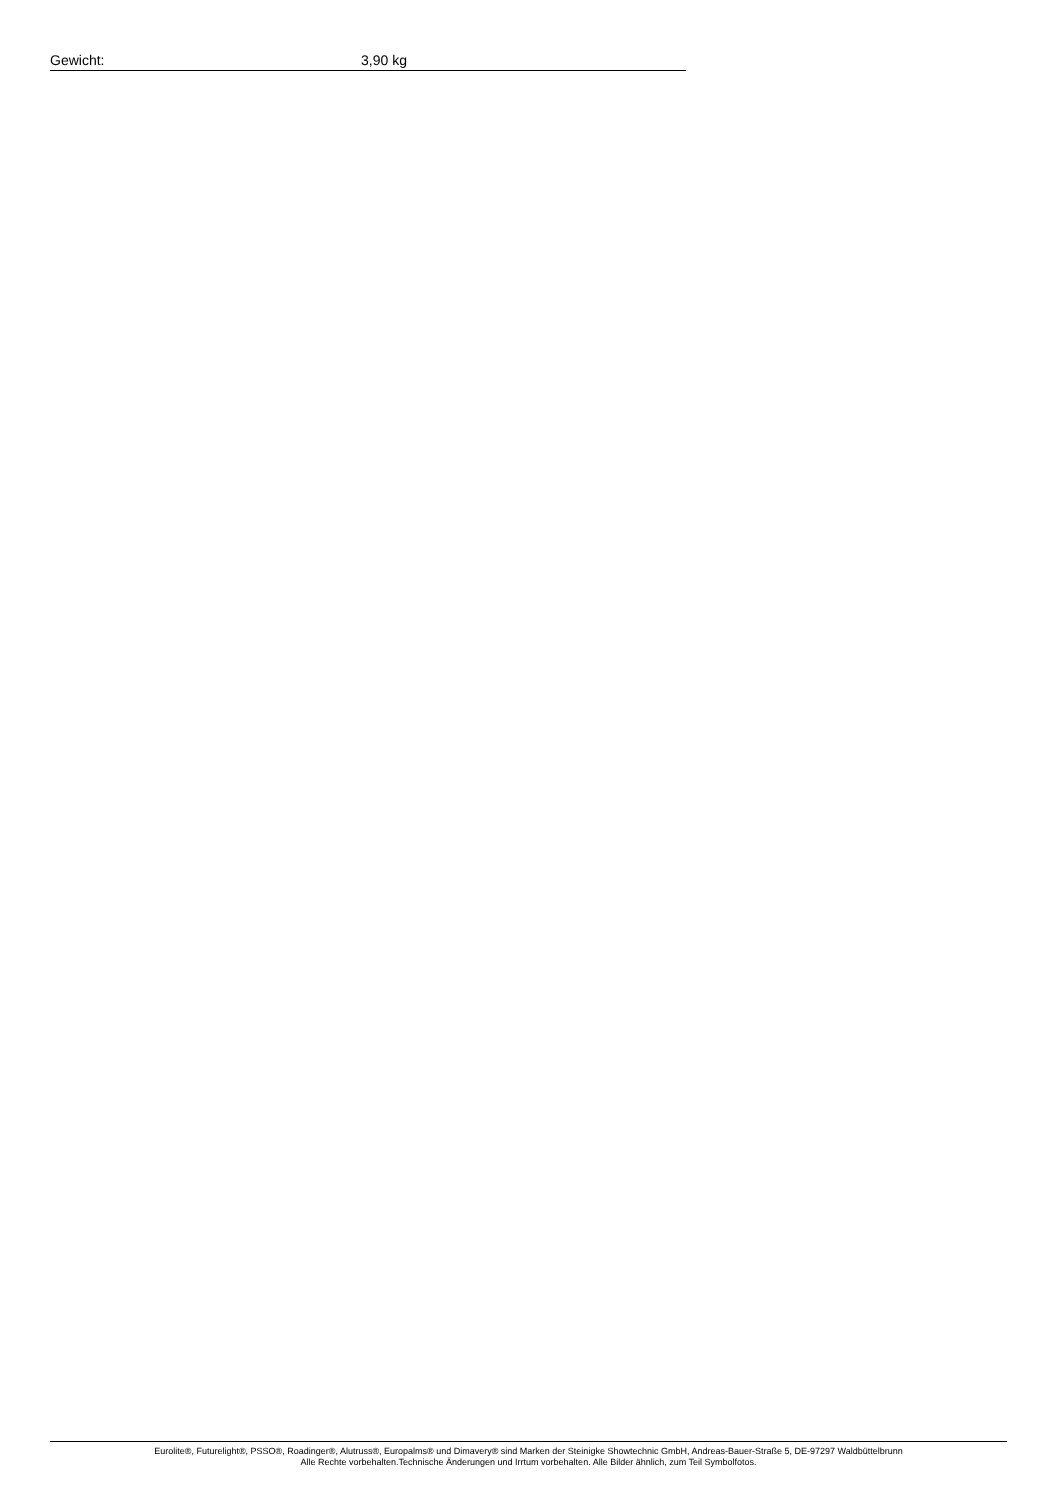| Gewicht: | 3,90 kg |
Eurolite®, Futurelight®, PSSO®, Roadinger®, Alutruss®, Europalms® und Dimavery® sind Marken der Steinigke Showtechnic GmbH, Andreas-Bauer-Straße 5, DE-97297 Waldbüttelbrunn
Alle Rechte vorbehalten.Technische Änderungen und Irrtum vorbehalten. Alle Bilder ähnlich, zum Teil Symbolfotos.